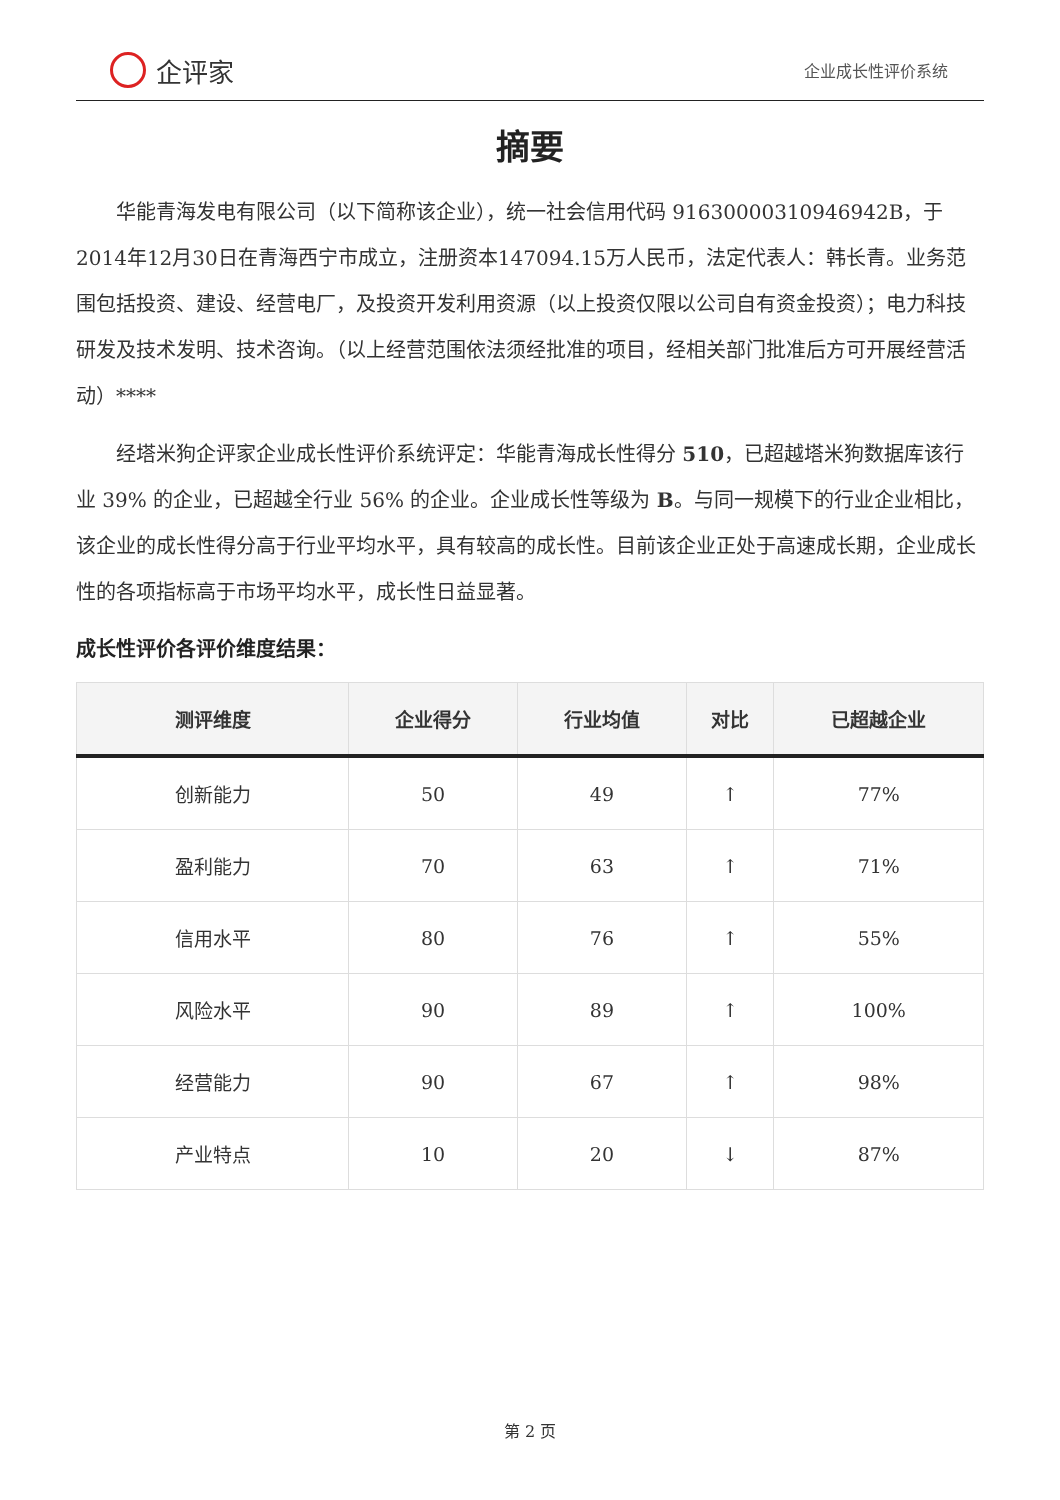企评家
企业成长性评价系统
摘要
华能青海发电有限公司（以下简称该企业），统一社会信用代码 91630000310946942B，于2014年12月30日在青海西宁市成立，注册资本147094.15万人民币，法定代表人：韩长青。业务范围包括投资、建设、经营电厂，及投资开发利用资源（以上投资仅限以公司自有资金投资）；电力科技研发及技术发明、技术咨询。（以上经营范围依法须经批准的项目，经相关部门批准后方可开展经营活动）****
经塔米狗企评家企业成长性评价系统评定：华能青海成长性得分 510，已超越塔米狗数据库该行业 39% 的企业，已超越全行业 56% 的企业。企业成长性等级为 B。与同一规模下的行业企业相比，该企业的成长性得分高于行业平均水平，具有较高的成长性。目前该企业正处于高速成长期，企业成长性的各项指标高于市场平均水平，成长性日益显著。
成长性评价各评价维度结果：
| 测评维度 | 企业得分 | 行业均值 | 对比 | 已超越企业 |
| --- | --- | --- | --- | --- |
| 创新能力 | 50 | 49 | ↑ | 77% |
| 盈利能力 | 70 | 63 | ↑ | 71% |
| 信用水平 | 80 | 76 | ↑ | 55% |
| 风险水平 | 90 | 89 | ↑ | 100% |
| 经营能力 | 90 | 67 | ↑ | 98% |
| 产业特点 | 10 | 20 | ↓ | 87% |
第 2 页